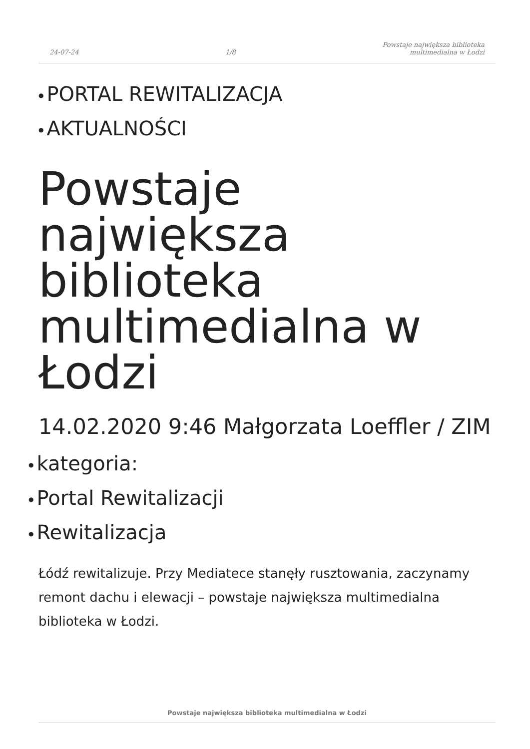24-07-24 1/8 Powstaje największa biblioteka
multimedialna w Łodzi
● PORTAL REWITALIZACJA
● AKTUALNOŚCI
Powstaje największa biblioteka multimedialna w Łodzi
14.02.2020 9:46 Małgorzata Loeffler / ZIM
● kategoria:
● Portal Rewitalizacji
● Rewitalizacja
Łódź rewitalizuje. Przy Mediatece stanęły rusztowania, zaczynamy remont dachu i elewacji – powstaje największa multimedialna biblioteka w Łodzi.
Powstaje największa biblioteka multimedialna w Łodzi